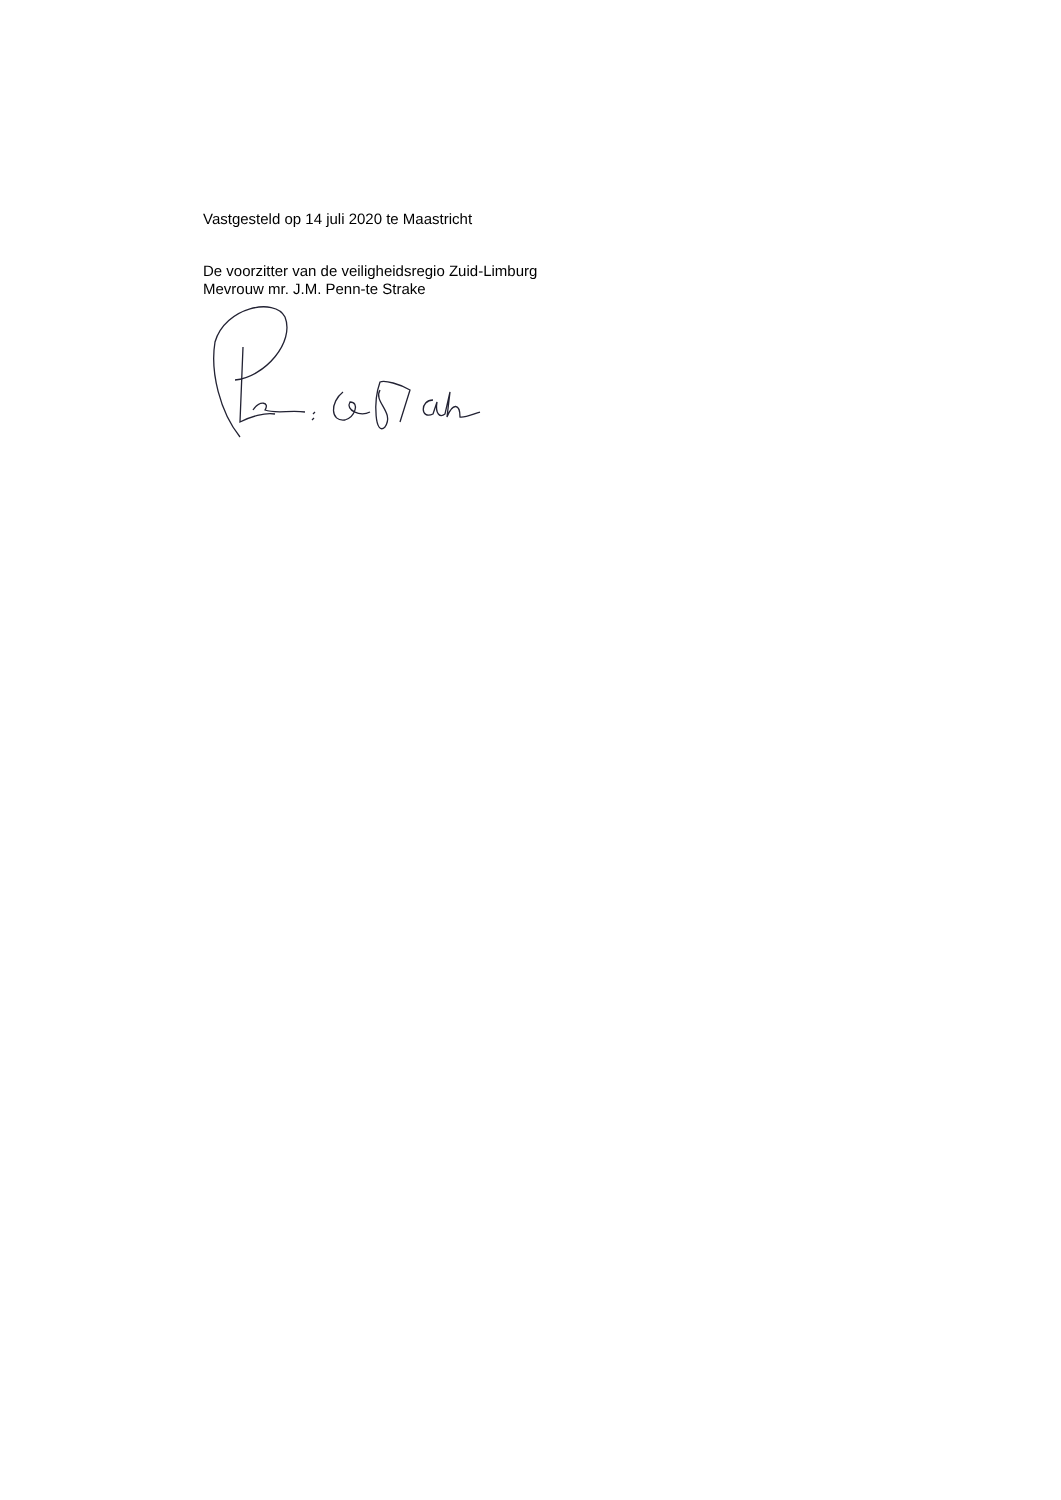Vastgesteld op 14 juli 2020 te Maastricht
De voorzitter van de veiligheidsregio Zuid-Limburg
Mevrouw mr. J.M. Penn-te Strake